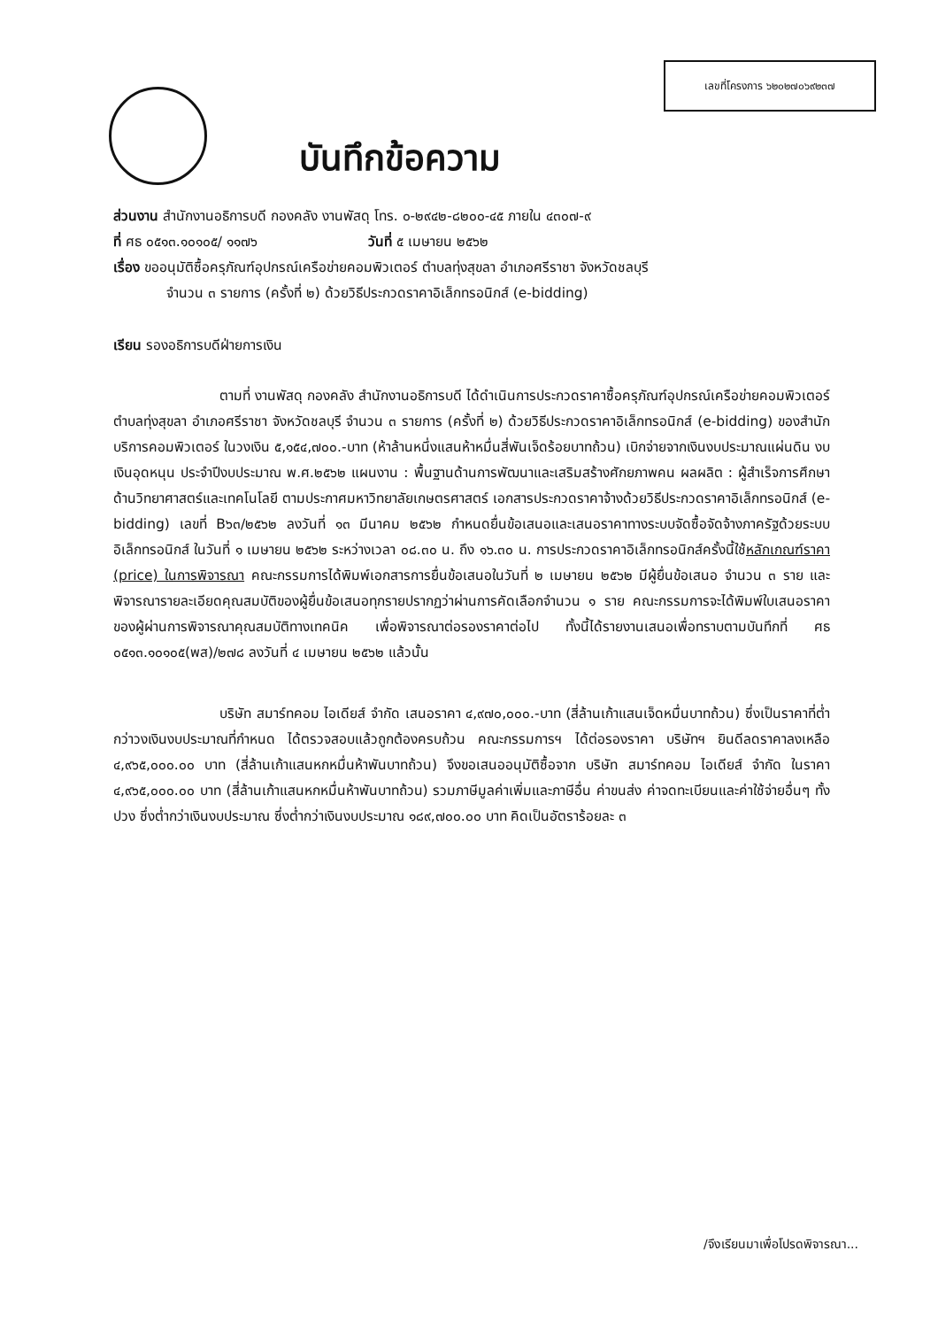เลขที่โครงการ ๖๒๐๒๗๐๖๙๒๓๗
บันทึกข้อความ
ส่วนงาน สำนักงานอธิการบดี กองคลัง งานพัสดุ โทร. ๐-๒๙๔๒-๘๒๐๐-๔๕ ภายใน ๔๓๐๗-๙
ที่ ศธ ๐๕๑๓.๑๐๑๐๕/ ๑๑๗๖ วันที่ ๕ เมษายน ๒๕๖๒
เรื่อง ขออนุมัติซื้อครุภัณฑ์อุปกรณ์เครือข่ายคอมพิวเตอร์ ตำบลทุ่งสุขลา อำเภอศรีราชา จังหวัดชลบุรี
จำนวน ๓ รายการ (ครั้งที่ ๒) ด้วยวิธีประกวดราคาอิเล็กทรอนิกส์ (e-bidding)
เรียน รองอธิการบดีฝ่ายการเงิน
ตามที่ งานพัสดุ กองคลัง สำนักงานอธิการบดี ได้ดำเนินการประกวดราคาซื้อครุภัณฑ์อุปกรณ์เครือข่ายคอมพิวเตอร์ ตำบลทุ่งสุขลา อำเภอศรีราชา จังหวัดชลบุรี จำนวน ๓ รายการ (ครั้งที่ ๒) ด้วยวิธีประกวดราคาอิเล็กทรอนิกส์ (e-bidding) ของสำนักบริการคอมพิวเตอร์ ในวงเงิน ๕,๑๕๔,๗๐๐.-บาท (ห้าล้านหนึ่งแสนห้าหมื่นสี่พันเจ็ดร้อยบาทถ้วน) เบิกจ่ายจากเงินงบประมาณแผ่นดิน งบเงินอุดหนุน ประจำปีงบประมาณ พ.ศ.๒๕๖๒ แผนงาน : พื้นฐานด้านการพัฒนาและเสริมสร้างศักยภาพคน ผลผลิต : ผู้สำเร็จการศึกษาด้านวิทยาศาสตร์และเทคโนโลยี ตามประกาศมหาวิทยาลัยเกษตรศาสตร์ เอกสารประกวดราคาจ้างด้วยวิธีประกวดราคาอิเล็กทรอนิกส์ (e-bidding) เลขที่ B๖๓/๒๕๖๒ ลงวันที่ ๑๓ มีนาคม ๒๕๖๒ กำหนดยื่นข้อเสนอและเสนอราคาทางระบบจัดซื้อจัดจ้างภาครัฐด้วยระบบอิเล็กทรอนิกส์ ในวันที่ ๑ เมษายน ๒๕๖๒ ระหว่างเวลา ๐๘.๓๐ น. ถึง ๑๖.๓๐ น. การประกวดราคาอิเล็กทรอนิกส์ครั้งนี้ใช้หลักเกณฑ์ราคา (price) ในการพิจารณา คณะกรรมการได้พิมพ์เอกสารการยื่นข้อเสนอในวันที่ ๒ เมษายน ๒๕๖๒ มีผู้ยื่นข้อเสนอ จำนวน ๓ ราย และพิจารณารายละเอียดคุณสมบัติของผู้ยื่นข้อเสนอทุกรายปรากฏว่าผ่านการคัดเลือกจำนวน ๑ ราย คณะกรรมการจะได้พิมพ์ใบเสนอราคาของผู้ผ่านการพิจารณาคุณสมบัติทางเทคนิค เพื่อพิจารณาต่อรองราคาต่อไป ทั้งนี้ได้รายงานเสนอเพื่อทราบตามบันทึกที่ ศธ ๐๕๑๓.๑๐๑๐๕(พส)/๒๗๘ ลงวันที่ ๔ เมษายน ๒๕๖๒ แล้วนั้น
บริษัท สมาร์ทคอม ไอเดียส์ จำกัด เสนอราคา ๔,๙๗๐,๐๐๐.-บาท (สี่ล้านเก้าแสนเจ็ดหมื่นบาทถ้วน) ซึ่งเป็นราคาที่ต่ำกว่าวงเงินงบประมาณที่กำหนด ได้ตรวจสอบแล้วถูกต้องครบถ้วน คณะกรรมการฯ ได้ต่อรองราคา บริษัทฯ ยินดีลดราคาลงเหลือ ๔,๙๖๕,๐๐๐.๐๐ บาท (สี่ล้านเก้าแสนหกหมื่นห้าพันบาทถ้วน) จึงขอเสนออนุมัติซื้อจาก บริษัท สมาร์ทคอม ไอเดียส์ จำกัด ในราคา ๔,๙๖๕,๐๐๐.๐๐ บาท (สี่ล้านเก้าแสนหกหมื่นห้าพันบาทถ้วน) รวมภาษีมูลค่าเพิ่มและภาษีอื่น ค่าขนส่ง ค่าจดทะเบียนและค่าใช้จ่ายอื่นๆ ทั้งปวง ซึ่งต่ำกว่าเงินงบประมาณ ซึ่งต่ำกว่าเงินงบประมาณ ๑๘๙,๗๐๐.๐๐ บาท คิดเป็นอัตราร้อยละ ๓
/จึงเรียนมาเพื่อโปรดพิจารณา...